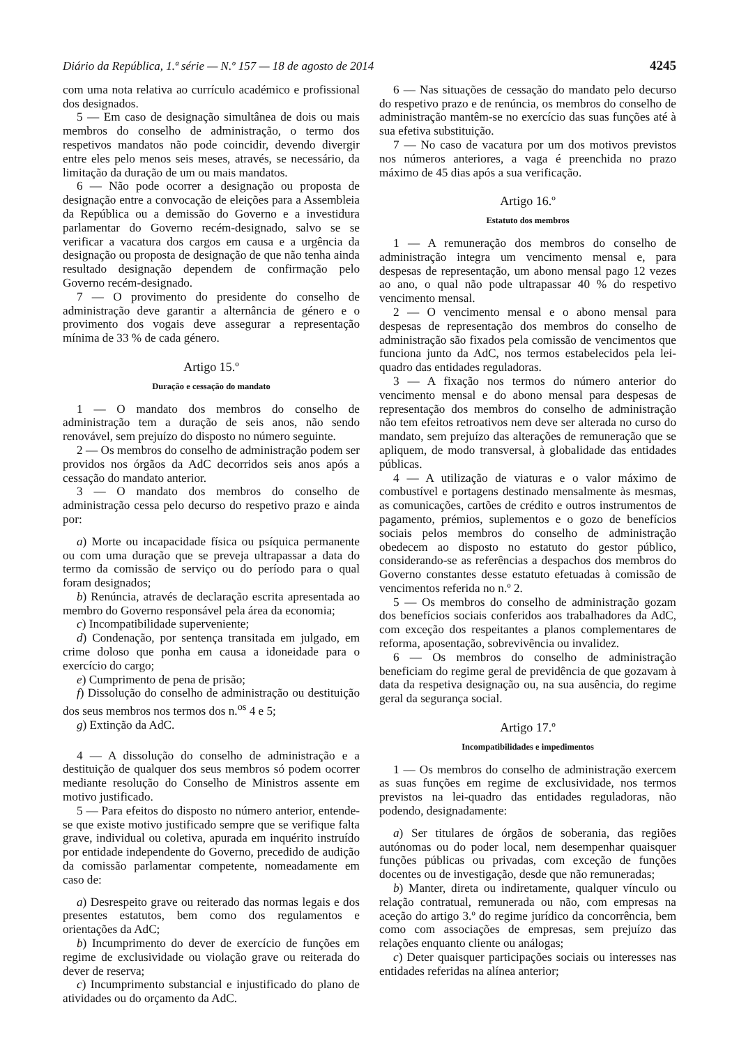Diário da República, 1.ª série — N.º 157 — 18 de agosto de 2014 4245
com uma nota relativa ao currículo académico e profissional dos designados.
5 — Em caso de designação simultânea de dois ou mais membros do conselho de administração, o termo dos respetivos mandatos não pode coincidir, devendo divergir entre eles pelo menos seis meses, através, se necessário, da limitação da duração de um ou mais mandatos.
6 — Não pode ocorrer a designação ou proposta de designação entre a convocação de eleições para a Assembleia da República ou a demissão do Governo e a investidura parlamentar do Governo recém-designado, salvo se se verificar a vacatura dos cargos em causa e a urgência da designação ou proposta de designação de que não tenha ainda resultado designação dependem de confirmação pelo Governo recém-designado.
7 — O provimento do presidente do conselho de administração deve garantir a alternância de género e o provimento dos vogais deve assegurar a representação mínima de 33 % de cada género.
Artigo 15.º
Duração e cessação do mandato
1 — O mandato dos membros do conselho de administração tem a duração de seis anos, não sendo renovável, sem prejuízo do disposto no número seguinte.
2 — Os membros do conselho de administração podem ser providos nos órgãos da AdC decorridos seis anos após a cessação do mandato anterior.
3 — O mandato dos membros do conselho de administração cessa pelo decurso do respetivo prazo e ainda por:
a) Morte ou incapacidade física ou psíquica permanente ou com uma duração que se preveja ultrapassar a data do termo da comissão de serviço ou do período para o qual foram designados;
b) Renúncia, através de declaração escrita apresentada ao membro do Governo responsável pela área da economia;
c) Incompatibilidade superveniente;
d) Condenação, por sentença transitada em julgado, em crime doloso que ponha em causa a idoneidade para o exercício do cargo;
e) Cumprimento de pena de prisão;
f) Dissolução do conselho de administração ou destituição dos seus membros nos termos dos n.<sup>os</sup> 4 e 5;
g) Extinção da AdC.
4 — A dissolução do conselho de administração e a destituição de qualquer dos seus membros só podem ocorrer mediante resolução do Conselho de Ministros assente em motivo justificado.
5 — Para efeitos do disposto no número anterior, entende-se que existe motivo justificado sempre que se verifique falta grave, individual ou coletiva, apurada em inquérito instruído por entidade independente do Governo, precedido de audição da comissão parlamentar competente, nomeadamente em caso de:
a) Desrespeito grave ou reiterado das normas legais e dos presentes estatutos, bem como dos regulamentos e orientações da AdC;
b) Incumprimento do dever de exercício de funções em regime de exclusividade ou violação grave ou reiterada do dever de reserva;
c) Incumprimento substancial e injustificado do plano de atividades ou do orçamento da AdC.
6 — Nas situações de cessação do mandato pelo decurso do respetivo prazo e de renúncia, os membros do conselho de administração mantêm-se no exercício das suas funções até à sua efetiva substituição.
7 — No caso de vacatura por um dos motivos previstos nos números anteriores, a vaga é preenchida no prazo máximo de 45 dias após a sua verificação.
Artigo 16.º
Estatuto dos membros
1 — A remuneração dos membros do conselho de administração integra um vencimento mensal e, para despesas de representação, um abono mensal pago 12 vezes ao ano, o qual não pode ultrapassar 40 % do respetivo vencimento mensal.
2 — O vencimento mensal e o abono mensal para despesas de representação dos membros do conselho de administração são fixados pela comissão de vencimentos que funciona junto da AdC, nos termos estabelecidos pela lei-quadro das entidades reguladoras.
3 — A fixação nos termos do número anterior do vencimento mensal e do abono mensal para despesas de representação dos membros do conselho de administração não tem efeitos retroativos nem deve ser alterada no curso do mandato, sem prejuízo das alterações de remuneração que se apliquem, de modo transversal, à globalidade das entidades públicas.
4 — A utilização de viaturas e o valor máximo de combustível e portagens destinado mensalmente às mesmas, as comunicações, cartões de crédito e outros instrumentos de pagamento, prémios, suplementos e o gozo de benefícios sociais pelos membros do conselho de administração obedecem ao disposto no estatuto do gestor público, considerando-se as referências a despachos dos membros do Governo constantes desse estatuto efetuadas à comissão de vencimentos referida no n.º 2.
5 — Os membros do conselho de administração gozam dos benefícios sociais conferidos aos trabalhadores da AdC, com exceção dos respeitantes a planos complementares de reforma, aposentação, sobrevivência ou invalidez.
6 — Os membros do conselho de administração beneficiam do regime geral de previdência de que gozavam à data da respetiva designação ou, na sua ausência, do regime geral da segurança social.
Artigo 17.º
Incompatibilidades e impedimentos
1 — Os membros do conselho de administração exercem as suas funções em regime de exclusividade, nos termos previstos na lei-quadro das entidades reguladoras, não podendo, designadamente:
a) Ser titulares de órgãos de soberania, das regiões autónomas ou do poder local, nem desempenhar quaisquer funções públicas ou privadas, com exceção de funções docentes ou de investigação, desde que não remuneradas;
b) Manter, direta ou indiretamente, qualquer vínculo ou relação contratual, remunerada ou não, com empresas na aceção do artigo 3.º do regime jurídico da concorrência, bem como com associações de empresas, sem prejuízo das relações enquanto cliente ou análogas;
c) Deter quaisquer participações sociais ou interesses nas entidades referidas na alínea anterior;